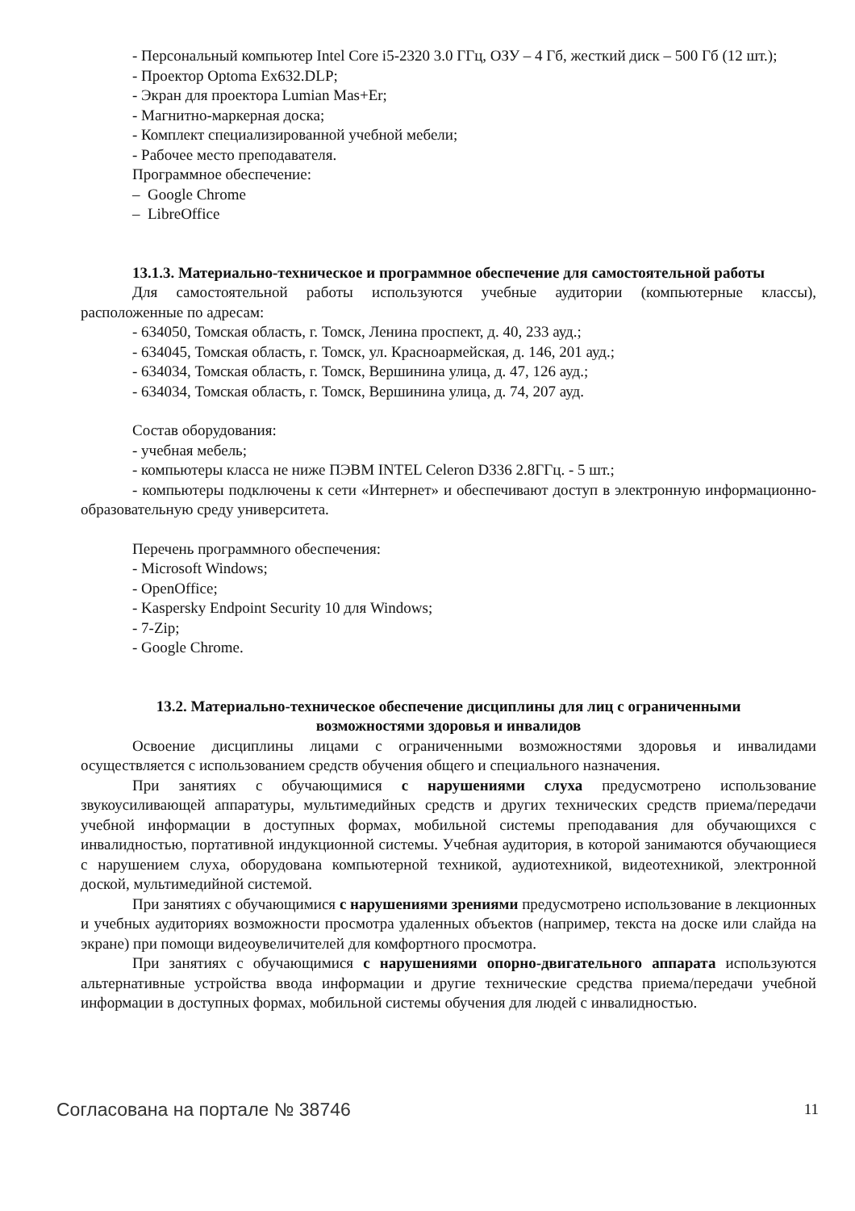- Персональный компьютер Intel Core i5-2320 3.0 ГГц, ОЗУ – 4 Гб, жесткий диск – 500 Гб (12 шт.);
- Проектор Optoma Ex632.DLP;
- Экран для проектора Lumian Mas+Er;
- Магнитно-маркерная доска;
- Комплект специализированной учебной мебели;
- Рабочее место преподавателя.
Программное обеспечение:
– Google Chrome
– LibreOffice
13.1.3. Материально-техническое и программное обеспечение для самостоятельной работы
Для самостоятельной работы используются учебные аудитории (компьютерные классы), расположенные по адресам:
- 634050, Томская область, г. Томск, Ленина проспект, д. 40, 233 ауд.;
- 634045, Томская область, г. Томск, ул. Красноармейская, д. 146, 201 ауд.;
- 634034, Томская область, г. Томск, Вершинина улица, д. 47, 126 ауд.;
- 634034, Томская область, г. Томск, Вершинина улица, д. 74, 207 ауд.
Состав оборудования:
- учебная мебель;
- компьютеры класса не ниже ПЭВМ INTEL Celeron D336 2.8ГГц. - 5 шт.;
- компьютеры подключены к сети «Интернет» и обеспечивают доступ в электронную информационно-образовательную среду университета.
Перечень программного обеспечения:
- Microsoft Windows;
- OpenOffice;
- Kaspersky Endpoint Security 10 для Windows;
- 7-Zip;
- Google Chrome.
13.2. Материально-техническое обеспечение дисциплины для лиц с ограниченными
возможностями здоровья и инвалидов
Освоение дисциплины лицами с ограниченными возможностями здоровья и инвалидами осуществляется с использованием средств обучения общего и специального назначения.
При занятиях с обучающимися с нарушениями слуха предусмотрено использование звукоусиливающей аппаратуры, мультимедийных средств и других технических средств приема/передачи учебной информации в доступных формах, мобильной системы преподавания для обучающихся с инвалидностью, портативной индукционной системы. Учебная аудитория, в которой занимаются обучающиеся с нарушением слуха, оборудована компьютерной техникой, аудиотехникой, видеотехникой, электронной доской, мультимедийной системой.
При занятиях с обучающимися с нарушениями зрениями предусмотрено использование в лекционных и учебных аудиториях возможности просмотра удаленных объектов (например, текста на доске или слайда на экране) при помощи видеоувеличителей для комфортного просмотра.
При занятиях с обучающимися с нарушениями опорно-двигательного аппарата используются альтернативные устройства ввода информации и другие технические средства приема/передачи учебной информации в доступных формах, мобильной системы обучения для людей с инвалидностью.
Согласована на портале № 38746 11